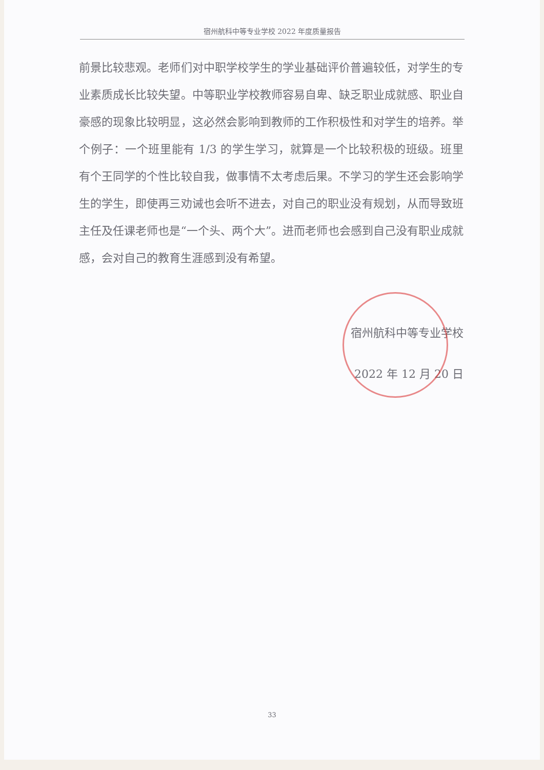宿州航科中等专业学校 2022 年度质量报告
前景比较悲观。老师们对中职学校学生的学业基础评价普遍较低，对学生的专业素质成长比较失望。中等职业学校教师容易自卑、缺乏职业成就感、职业自豪感的现象比较明显，这必然会影响到教师的工作积极性和对学生的培养。举个例子：一个班里能有 1/3 的学生学习，就算是一个比较积极的班级。班里有个王同学的个性比较自我，做事情不太考虑后果。不学习的学生还会影响学生的学生，即使再三劝诫也会听不进去，对自己的职业没有规划，从而导致班主任及任课老师也是“一个头、两个大”。进而老师也会感到自己没有职业成就感，会对自己的教育生涯感到没有希望。
宿州航科中等专业学校
2022 年 12 月 20 日
33